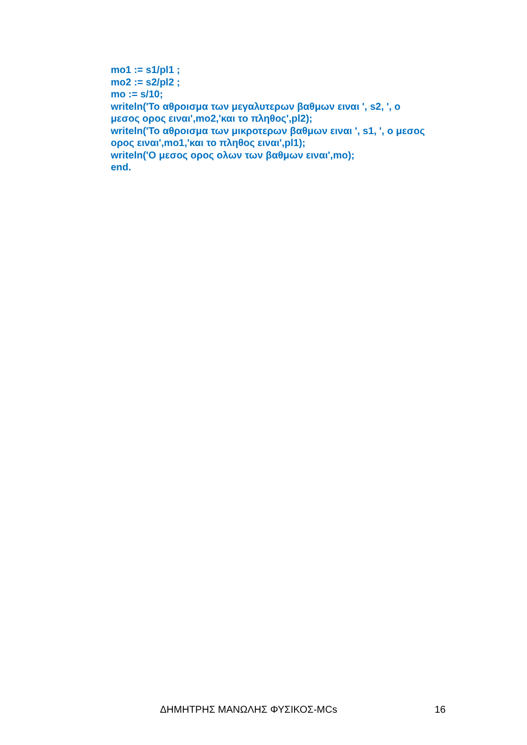mo1 := s1/pl1 ;
mo2 := s2/pl2 ;
mo := s/10;
writeln('Το αθροισμα των μεγαλυτερων βαθμων ειναι ', s2, ', ο μεσος ορος ειναι',mo2,'και το πληθος',pl2);
writeln('Το αθροισμα των μικροτερων βαθμων ειναι ', s1, ', ο μεσος ορος ειναι',mo1,'και το πληθος ειναι',pl1);
writeln('Ο μεσος ορος ολων των βαθμων ειναι',mo);
end.
ΔΗΜΗΤΡΗΣ ΜΑΝΩΛΗΣ ΦΥΣΙΚΟΣ-MCs 16